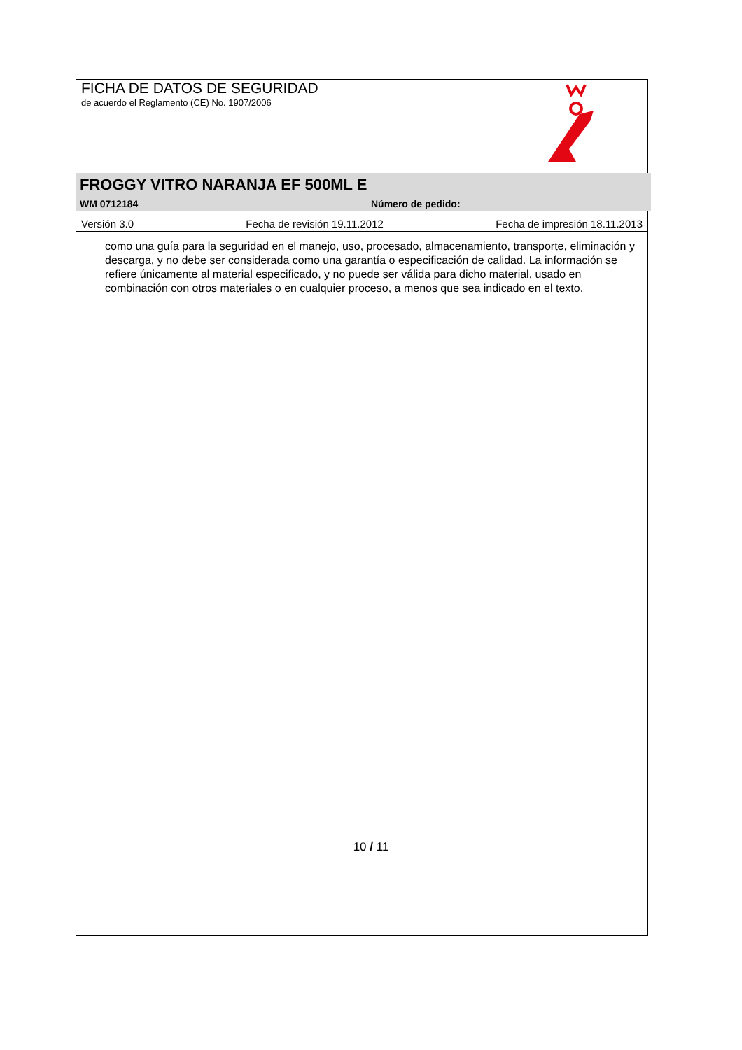FICHA DE DATOS DE SEGURIDAD
de acuerdo el Reglamento (CE) No. 1907/2006
FROGGY VITRO NARANJA EF 500ML E
WM 0712184 Número de pedido:
Versión 3.0 Fecha de revisión 19.11.2012 Fecha de impresión 18.11.2013
como una guía para la seguridad en el manejo, uso, procesado, almacenamiento, transporte, eliminación y descarga, y no debe ser considerada como una garantía o especificación de calidad. La información se refiere únicamente al material especificado, y no puede ser válida para dicho material, usado en combinación con otros materiales o en cualquier proceso, a menos que sea indicado en el texto.
10 / 11